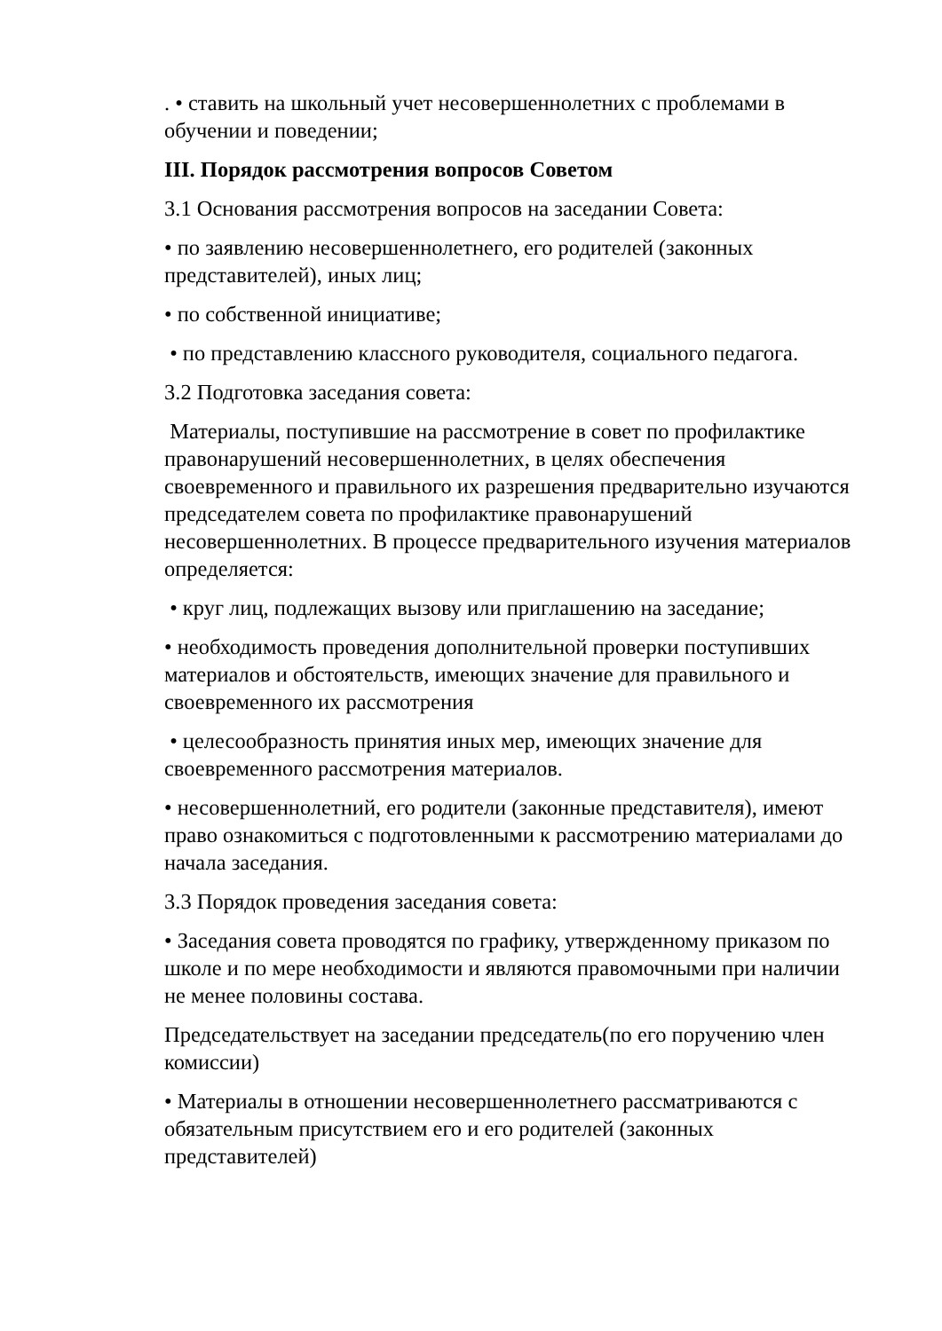. • ставить на школьный учет несовершеннолетних с проблемами в обучении и поведении;
III. Порядок рассмотрения вопросов Советом
3.1 Основания рассмотрения вопросов на заседании Совета:
• по заявлению несовершеннолетнего, его родителей (законных представителей), иных лиц;
• по собственной инициативе;
• по представлению классного руководителя, социального педагога.
3.2 Подготовка заседания совета:
Материалы, поступившие на рассмотрение в совет по профилактике правонарушений несовершеннолетних, в целях обеспечения своевременного и правильного их разрешения предварительно изучаются председателем совета по профилактике правонарушений несовершеннолетних. В процессе предварительного изучения материалов определяется:
• круг лиц, подлежащих вызову или приглашению на заседание;
• необходимость проведения дополнительной проверки поступивших материалов и обстоятельств, имеющих значение для правильного и своевременного их рассмотрения
• целесообразность принятия иных мер, имеющих значение для своевременного рассмотрения материалов.
• несовершеннолетний, его родители (законные представителя), имеют право ознакомиться с подготовленными к рассмотрению материалами до начала заседания.
3.3 Порядок проведения заседания совета:
• Заседания совета проводятся по графику, утвержденному приказом по школе и по мере необходимости и являются правомочными при наличии не менее половины состава.
Председательствует на заседании председатель(по его поручению член комиссии)
• Материалы в отношении несовершеннолетнего рассматриваются с обязательным присутствием его и его родителей (законных представителей)